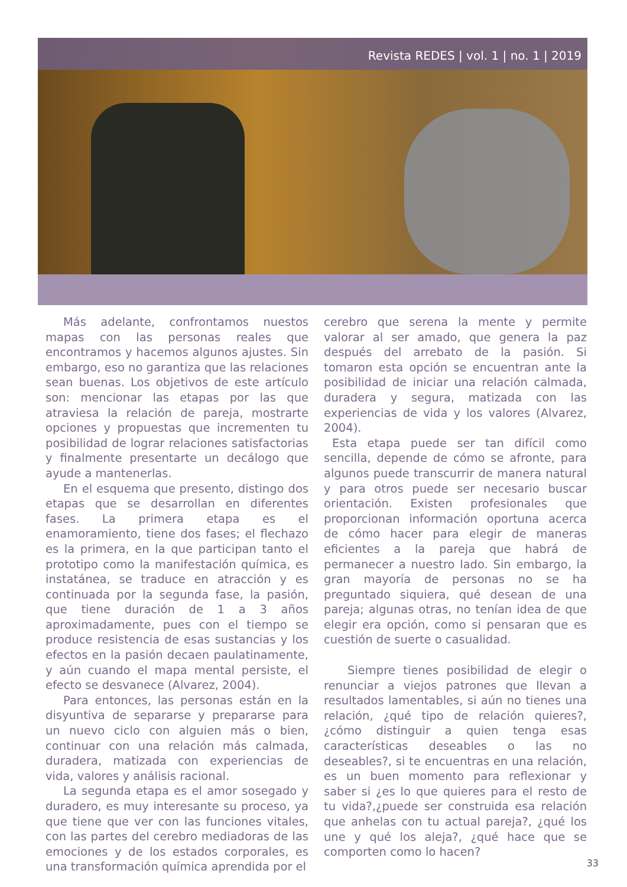Revista REDES | vol. 1 | no. 1 | 2019
Más adelante, confrontamos nuestos mapas con las personas reales que encontramos y hacemos algunos ajustes. Sin embargo, eso no garantiza que las relaciones sean buenas. Los objetivos de este artículo son: mencionar las etapas por las que atraviesa la relación de pareja, mostrarte opciones y propuestas que incrementen tu posibilidad de lograr relaciones satisfactorias y finalmente presentarte un decálogo que ayude a mantenerlas.
En el esquema que presento, distingo dos etapas que se desarrollan en diferentes fases. La primera etapa es el enamoramiento, tiene dos fases; el flechazo es la primera, en la que participan tanto el prototipo como la manifestación química, es instatánea, se traduce en atracción y es continuada por la segunda fase, la pasión, que tiene duración de 1 a 3 años aproximadamente, pues con el tiempo se produce resistencia de esas sustancias y los efectos en la pasión decaen paulatinamente, y aún cuando el mapa mental persiste, el efecto se desvanece (Alvarez, 2004).
Para entonces, las personas están en la disyuntiva de separarse y prepararse para un nuevo ciclo con alguien más o bien, continuar con una relación más calmada, duradera, matizada con experiencias de vida, valores y análisis racional.
La segunda etapa es el amor sosegado y duradero, es muy interesante su proceso, ya que tiene que ver con las funciones vitales, con las partes del cerebro mediadoras de las emociones y de los estados corporales, es una transformación química aprendida por el
cerebro que serena la mente y permite valorar al ser amado, que genera la paz después del arrebato de la pasión. Si tomaron esta opción se encuentran ante la posibilidad de iniciar una relación calmada, duradera y segura, matizada con las experiencias de vida y los valores (Alvarez, 2004).
Esta etapa puede ser tan difícil como sencilla, depende de cómo se afronte, para algunos puede transcurrir de manera natural y para otros puede ser necesario buscar orientación. Existen profesionales que proporcionan información oportuna acerca de cómo hacer para elegir de maneras eficientes a la pareja que habrá de permanecer a nuestro lado. Sin embargo, la gran mayoría de personas no se ha preguntado siquiera, qué desean de una pareja; algunas otras, no tenían idea de que elegir era opción, como si pensaran que es cuestión de suerte o casualidad.
Siempre tienes posibilidad de elegir o renunciar a viejos patrones que llevan a resultados lamentables, si aún no tienes una relación, ¿qué tipo de relación quieres?, ¿cómo distinguir a quien tenga esas características deseables o las no deseables?, si te encuentras en una relación, es un buen momento para reflexionar y saber si ¿es lo que quieres para el resto de tu vida?,¿puede ser construida esa relación que anhelas con tu actual pareja?, ¿qué los une y qué los aleja?, ¿qué hace que se comporten como lo hacen?
33